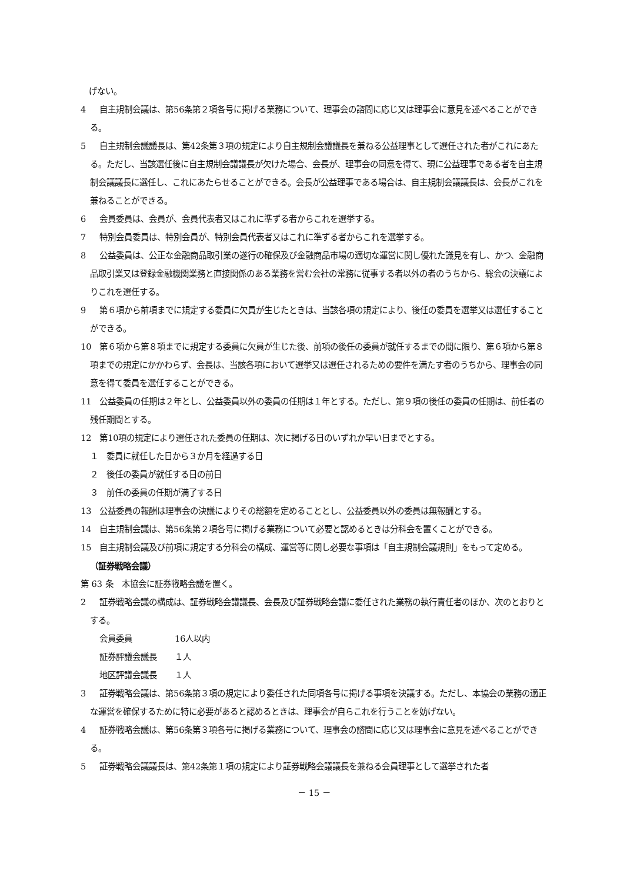げない。
4 自主規制会議は、第56条第２項各号に掲げる業務について、理事会の諮問に応じ又は理事会に意見を述べることができる。
5 自主規制会議議長は、第42条第３項の規定により自主規制会議議長を兼ねる公益理事として選任された者がこれにあたる。ただし、当該選任後に自主規制会議議長が欠けた場合、会長が、理事会の同意を得て、現に公益理事である者を自主規制会議議長に選任し、これにあたらせることができる。会長が公益理事である場合は、自主規制会議議長は、会長がこれを兼ねることができる。
6 会員委員は、会員が、会員代表者又はこれに準ずる者からこれを選挙する。
7 特別会員委員は、特別会員が、特別会員代表者又はこれに準ずる者からこれを選挙する。
8 公益委員は、公正な金融商品取引業の遂行の確保及び金融商品市場の適切な運営に関し優れた識見を有し、かつ、金融商品取引業又は登録金融機関業務と直接関係のある業務を営む会社の常務に従事する者以外の者のうちから、総会の決議によりこれを選任する。
9 第６項から前項までに規定する委員に欠員が生じたときは、当該各項の規定により、後任の委員を選挙又は選任することができる。
10 第６項から第８項までに規定する委員に欠員が生じた後、前項の後任の委員が就任するまでの間に限り、第６項から第８項までの規定にかかわらず、会長は、当該各項において選挙又は選任されるための要件を満たす者のうちから、理事会の同意を得て委員を選任することができる。
11 公益委員の任期は２年とし、公益委員以外の委員の任期は１年とする。ただし、第９項の後任の委員の任期は、前任者の残任期間とする。
12 第10項の規定により選任された委員の任期は、次に掲げる日のいずれか早い日までとする。
１　委員に就任した日から３か月を経過する日
２　後任の委員が就任する日の前日
３　前任の委員の任期が満了する日
13 公益委員の報酬は理事会の決議によりその総額を定めることとし、公益委員以外の委員は無報酬とする。
14 自主規制会議は、第56条第２項各号に掲げる業務について必要と認めるときは分科会を置くことができる。
15 自主規制会議及び前項に規定する分科会の構成、運営等に関し必要な事項は「自主規制会議規則」をもって定める。
（証券戦略会議）
第 63 条　本協会に証券戦略会議を置く。
2 証券戦略会議の構成は、証券戦略会議議長、会長及び証券戦略会議に委任された業務の執行責任者のほか、次のとおりとする。
会員委員 16人以内
証券評議会議長 １人
地区評議会議長 １人
3 証券戦略会議は、第56条第３項の規定により委任された同項各号に掲げる事項を決議する。ただし、本協会の業務の適正な運営を確保するために特に必要があると認めるときは、理事会が自らこれを行うことを妨げない。
4 証券戦略会議は、第56条第３項各号に掲げる業務について、理事会の諮問に応じ又は理事会に意見を述べることができる。
5 証券戦略会議議長は、第42条第１項の規定により証券戦略会議議長を兼ねる会員理事として選挙された者
－ 15 －